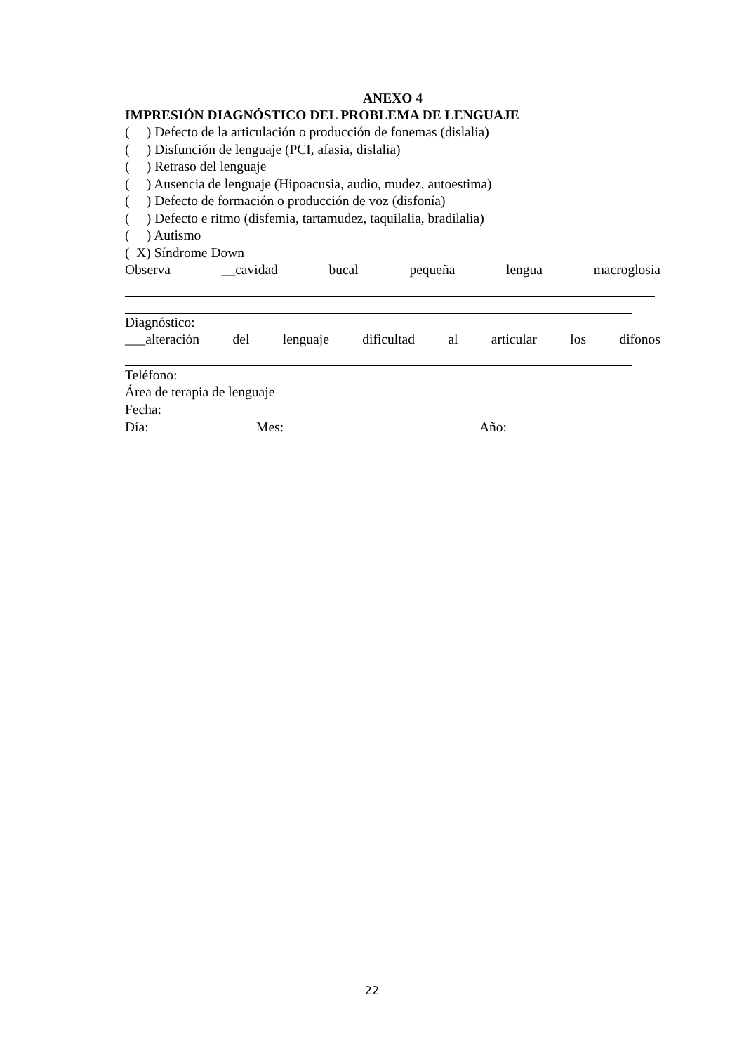ANEXO 4
IMPRESIÓN DIAGNÓSTICO DEL PROBLEMA DE LENGUAJE
( ) Defecto de la articulación o producción de fonemas (dislalia)
( ) Disfunción de lenguaje (PCI, afasia, dislalia)
( ) Retraso del lenguaje
( ) Ausencia de lenguaje (Hipoacusia, audio, mudez, autoestima)
( ) Defecto de formación o producción de voz (disfonía)
( ) Defecto e ritmo (disfemia, tartamudez, taquilalia, bradilalia)
( ) Autismo
( X) Síndrome Down
Observa __cavidad bucal pequeña lengua macroglosia
Diagnóstico:
___alteración del lenguaje dificultad al articular los difonos
Teléfono:
Área de terapia de lenguaje
Fecha:
Día: Mes: Año:
22